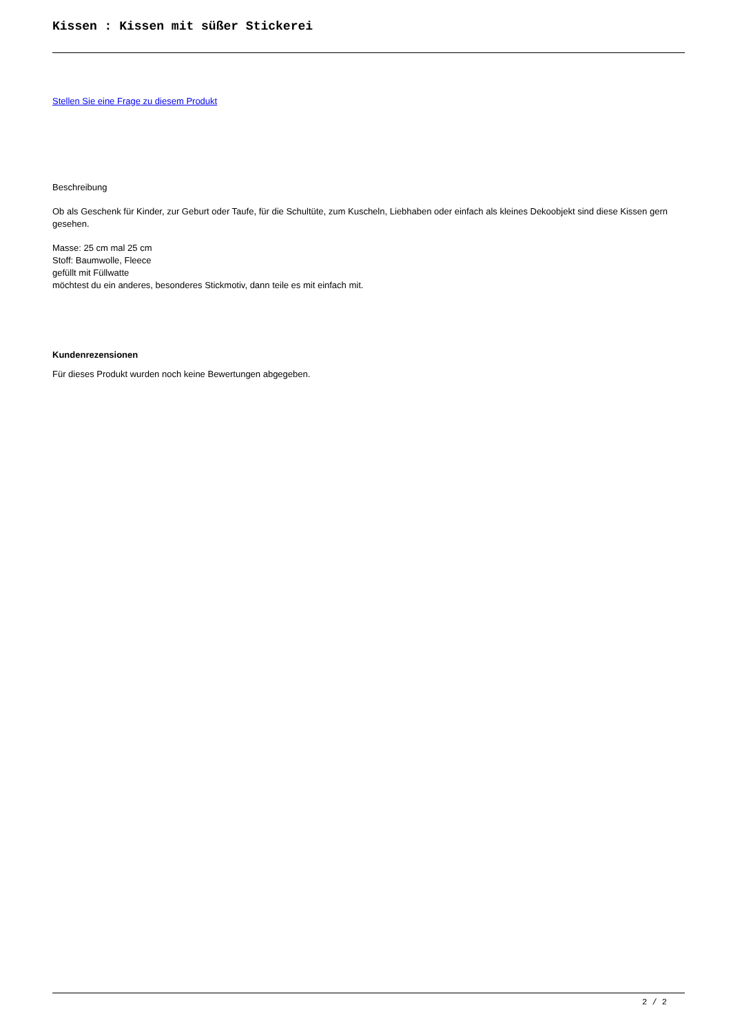Kissen : Kissen mit süßer Stickerei
Stellen Sie eine Frage zu diesem Produkt
Beschreibung
Ob als Geschenk für Kinder, zur Geburt oder Taufe, für die Schultüte, zum Kuscheln, Liebhaben oder einfach als kleines Dekoobjekt sind diese Kissen gern gesehen.
Masse: 25 cm mal 25 cm
Stoff: Baumwolle, Fleece
gefüllt mit Füllwatte
möchtest du ein anderes, besonderes Stickmotiv, dann teile es mit einfach mit.
Kundenrezensionen
Für dieses Produkt wurden noch keine Bewertungen abgegeben.
2 / 2